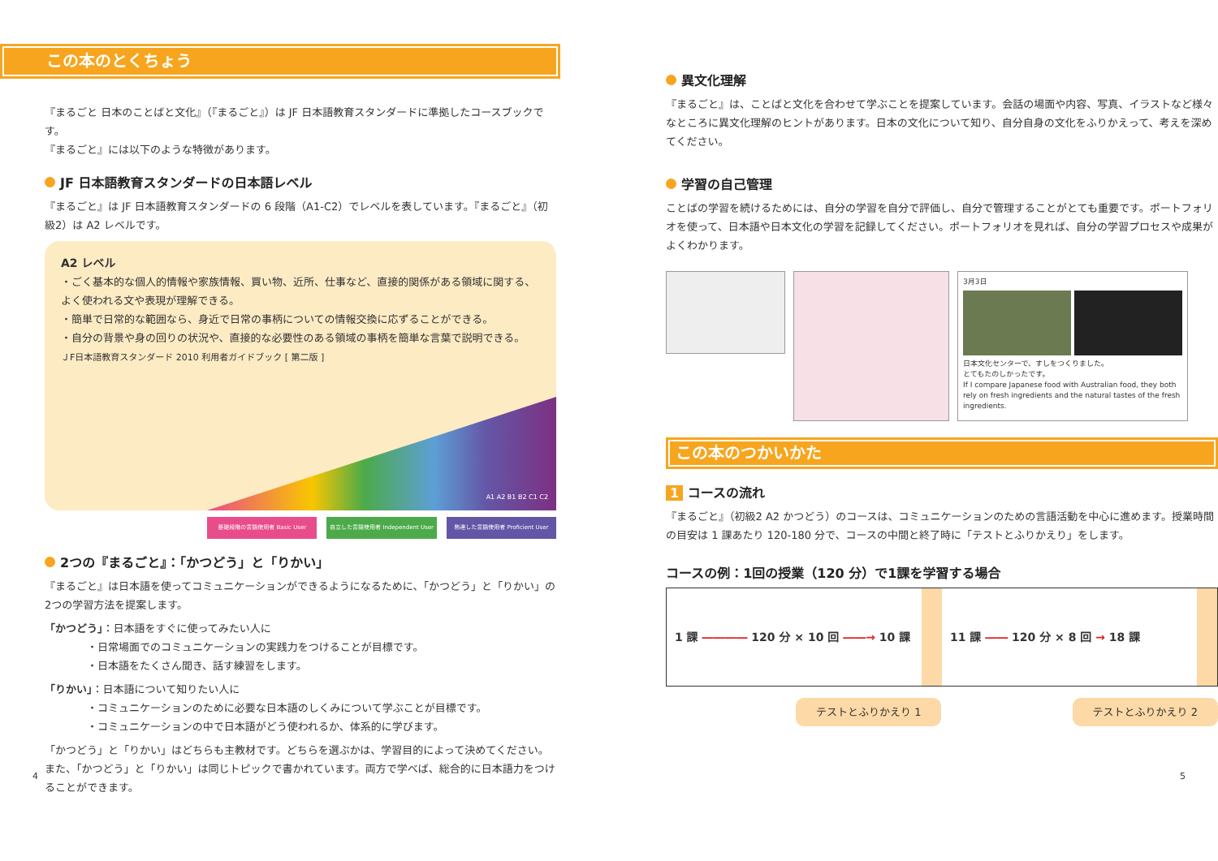この本のとくちょう
『まるごと 日本のことばと文化』（『まるごと』）は JF 日本語教育スタンダードに準拠したコースブックです。
『まるごと』には以下のような特徴があります。
JF 日本語教育スタンダードの日本語レベル
『まるごと』は JF 日本語教育スタンダードの 6 段階（A1-C2）でレベルを表しています。『まるごと』（初級2）は A2 レベルです。
A2 レベル
・ごく基本的な個人的情報や家族情報、買い物、近所、仕事など、直接的関係がある領域に関する、よく使われる文や表現が理解できる。
・簡単で日常的な範囲なら、身近で日常の事柄についての情報交換に応ずることができる。
・自分の背景や身の回りの状況や、直接的な必要性のある領域の事柄を簡単な言葉で説明できる。
ＪF日本語教育スタンダード 2010 利用者ガイドブック [ 第二版 ]
A1 A2 B1 B2 C1 C2
基礎段階の言語使用者 Basic User 自立した言語使用者 Independent User
熟達した言語使用者 Proficient User
2つの『まるごと』：「かつどう」と「りかい」
『まるごと』は日本語を使ってコミュニケーションができるようになるために、「かつどう」と「りかい」の2つの学習方法を提案します。
「かつどう」：日本語をすぐに使ってみたい人に
　　　　・日常場面でのコミュニケーションの実践力をつけることが目標です。
　　　　・日本語をたくさん聞き、話す練習をします。
「りかい」：日本語について知りたい人に
　　　　・コミュニケーションのために必要な日本語のしくみについて学ぶことが目標です。
　　　　・コミュニケーションの中で日本語がどう使われるか、体系的に学びます。
「かつどう」と「りかい」はどちらも主教材です。どちらを選ぶかは、学習目的によって決めてください。また、「かつどう」と「りかい」は同じトピックで書かれています。両方で学べば、総合的に日本語力をつけることができます。
4
異文化理解
『まるごと』は、ことばと文化を合わせて学ぶことを提案しています。会話の場面や内容、写真、イラストなど様々なところに異文化理解のヒントがあります。日本の文化について知り、自分自身の文化をふりかえって、考えを深めてください。
学習の自己管理
ことばの学習を続けるためには、自分の学習を自分で評価し、自分で管理することがとても重要です。ポートフォリオを使って、日本語や日本文化の学習を記録してください。ポートフォリオを見れば、自分の学習プロセスや成果がよくわかります。
3月3日
日本文化センターで、すしをつくりました。
とてもたのしかったです。
If I compare Japanese food with Australian food, they both rely on fresh ingredients and the natural tastes of the fresh ingredients.
この本のつかいかた
1 コースの流れ
『まるごと』（初級2 A2 かつどう）のコースは、コミュニケーションのための言語活動を中心に進めます。授業時間の目安は 1 課あたり 120-180 分で、コースの中間と終了時に「テストとふりかえり」をします。
コースの例：1回の授業（120 分）で1課を学習する場合
1 課 ―――― 120 分 × 10 回 ――→ 10 課
11 課 ―― 120 分 × 8 回 → 18 課
テストとふりかえり 1 テストとふりかえり 2
5